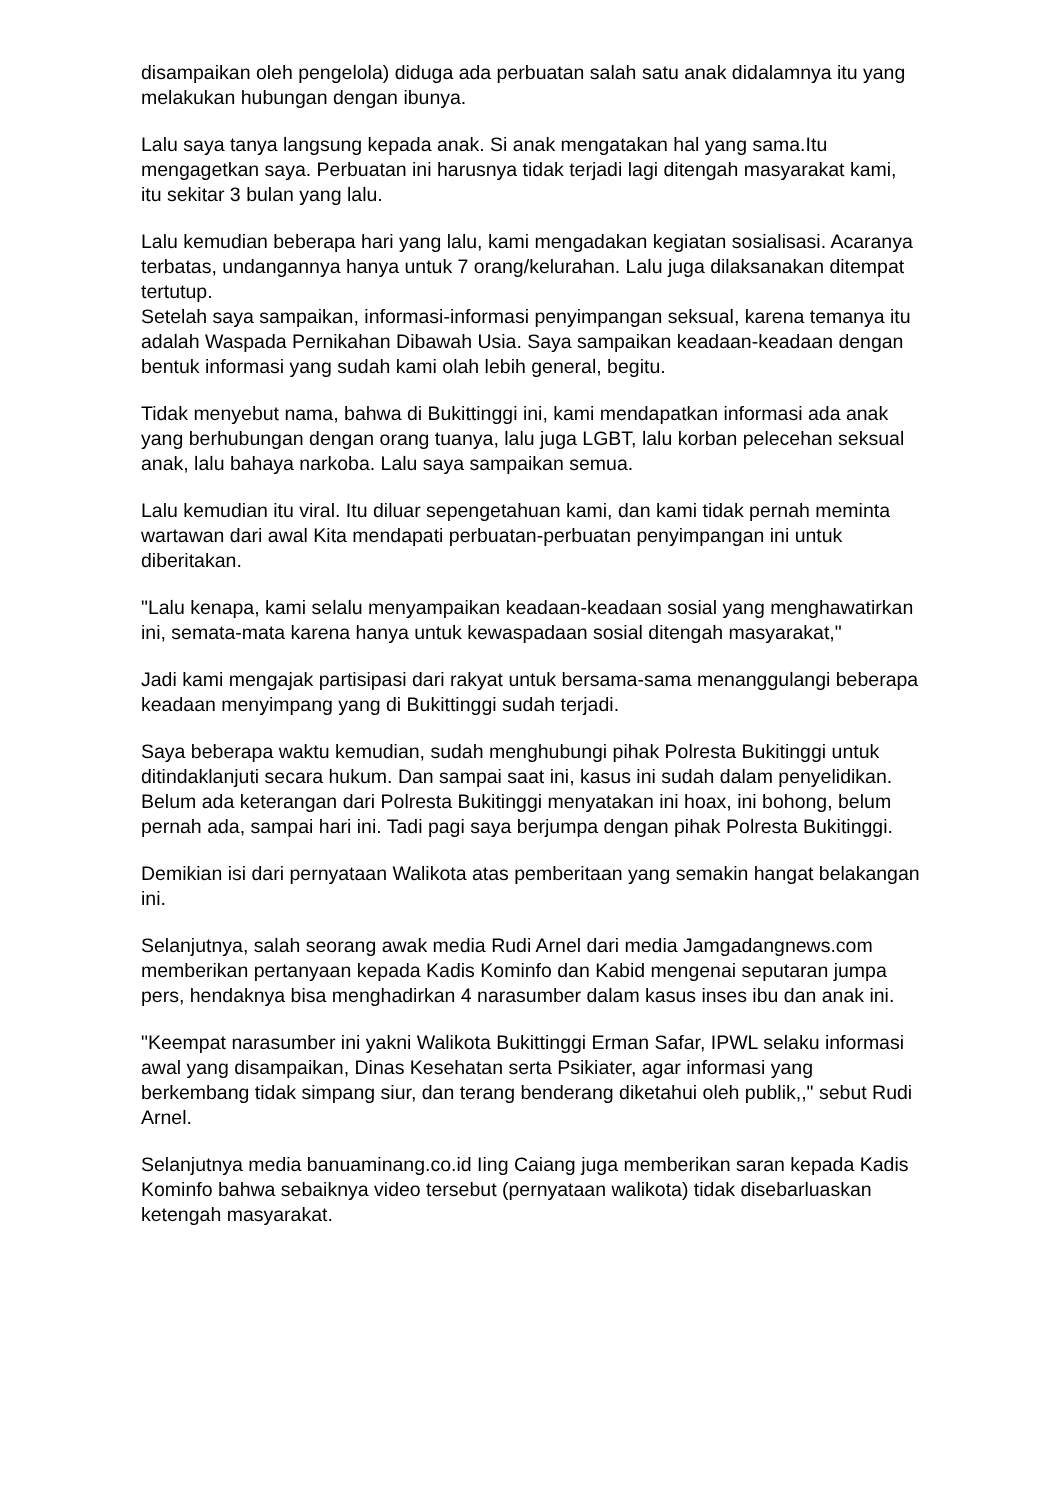disampaikan oleh pengelola) diduga ada perbuatan salah satu anak didalamnya itu yang melakukan hubungan dengan ibunya.
Lalu saya tanya langsung kepada anak. Si anak mengatakan hal yang sama.Itu mengagetkan saya. Perbuatan ini harusnya tidak terjadi lagi ditengah masyarakat kami, itu sekitar 3 bulan yang lalu.
Lalu kemudian beberapa hari yang lalu, kami mengadakan kegiatan sosialisasi. Acaranya terbatas, undangannya hanya untuk 7 orang/kelurahan. Lalu juga dilaksanakan ditempat tertutup.
Setelah saya sampaikan, informasi-informasi penyimpangan seksual, karena temanya itu adalah Waspada Pernikahan Dibawah Usia. Saya sampaikan keadaan-keadaan dengan bentuk informasi yang sudah kami olah lebih general, begitu.
Tidak menyebut nama, bahwa di Bukittinggi ini, kami mendapatkan informasi ada anak yang berhubungan dengan orang tuanya, lalu juga LGBT, lalu korban pelecehan seksual anak, lalu bahaya narkoba. Lalu saya sampaikan semua.
Lalu kemudian itu viral. Itu diluar sepengetahuan kami, dan kami tidak pernah meminta wartawan dari awal Kita mendapati perbuatan-perbuatan penyimpangan ini untuk diberitakan.
"Lalu kenapa, kami selalu menyampaikan keadaan-keadaan sosial yang menghawatirkan ini, semata-mata karena hanya untuk kewaspadaan sosial ditengah masyarakat,"
Jadi kami mengajak partisipasi dari rakyat untuk bersama-sama menanggulangi beberapa keadaan menyimpang yang di Bukittinggi sudah terjadi.
Saya beberapa waktu kemudian, sudah menghubungi pihak Polresta Bukitinggi untuk ditindaklanjuti secara hukum. Dan sampai saat ini, kasus ini sudah dalam penyelidikan. Belum ada keterangan dari Polresta Bukitinggi menyatakan ini hoax, ini bohong, belum pernah ada, sampai hari ini. Tadi pagi saya berjumpa dengan pihak Polresta Bukitinggi.
Demikian isi dari pernyataan Walikota atas pemberitaan yang semakin hangat belakangan ini.
Selanjutnya, salah seorang awak media Rudi Arnel dari media Jamgadangnews.com memberikan pertanyaan kepada Kadis Kominfo dan Kabid mengenai seputaran jumpa pers, hendaknya bisa menghadirkan 4 narasumber dalam kasus inses ibu dan anak ini.
"Keempat narasumber ini yakni Walikota Bukittinggi Erman Safar, IPWL selaku informasi awal yang disampaikan, Dinas Kesehatan serta Psikiater, agar informasi yang berkembang tidak simpang siur, dan terang benderang diketahui oleh publik,," sebut Rudi Arnel.
Selanjutnya media banuaminang.co.id Iing Caiang juga memberikan saran kepada Kadis Kominfo bahwa sebaiknya video tersebut (pernyataan walikota) tidak disebarluaskan ketengah masyarakat.